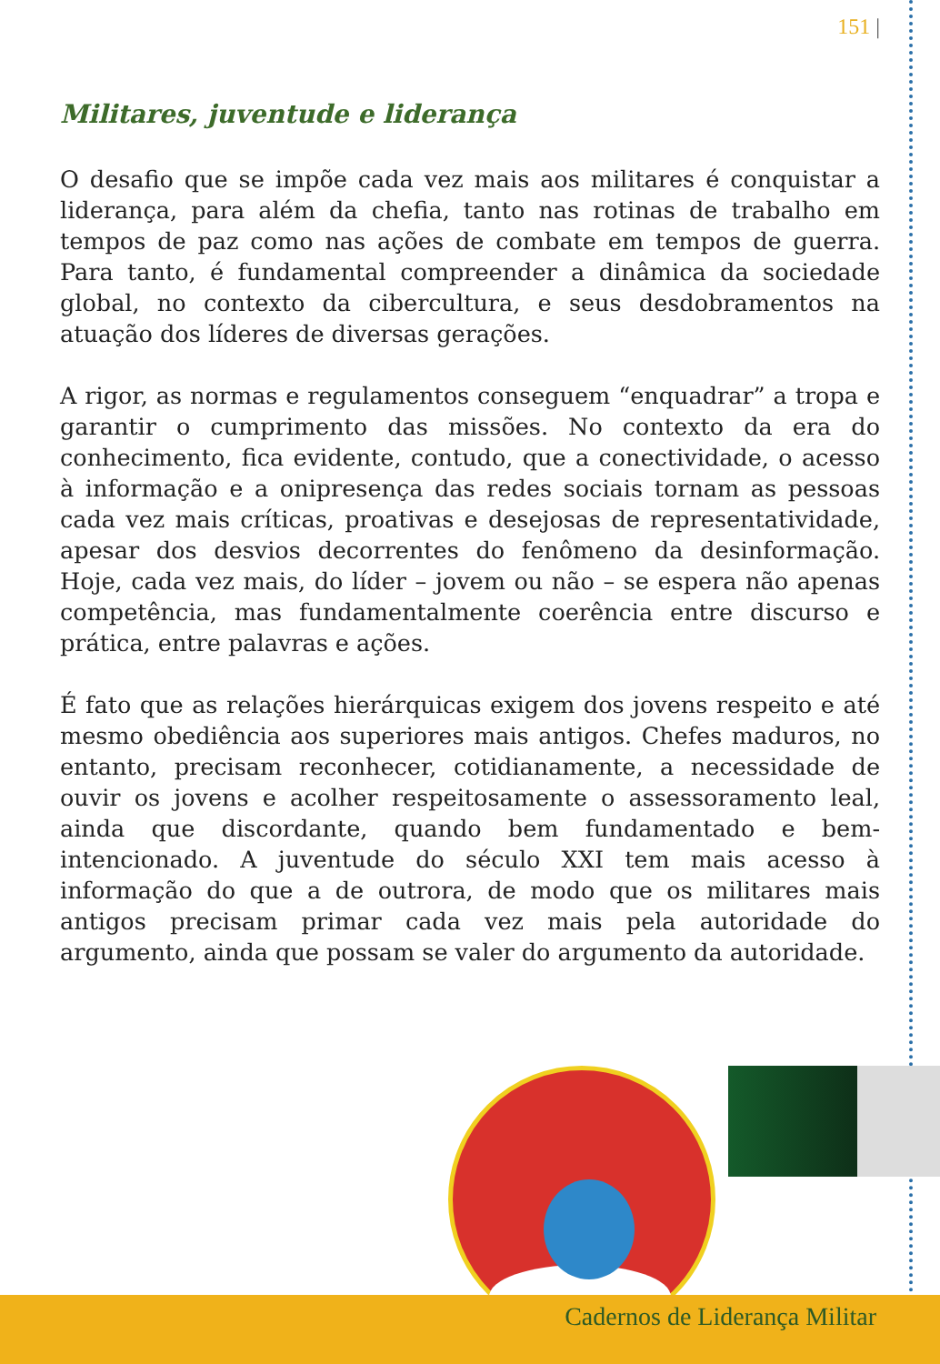151 |
Militares, juventude e liderança
O desafio que se impõe cada vez mais aos militares é conquistar a liderança, para além da chefia, tanto nas rotinas de trabalho em tempos de paz como nas ações de combate em tempos de guerra. Para tanto, é fundamental compreender a dinâmica da sociedade global, no contexto da cibercultura, e seus desdobramentos na atuação dos líderes de diversas gerações.
A rigor, as normas e regulamentos conseguem “enquadrar” a tropa e garantir o cumprimento das missões. No contexto da era do conhecimento, fica evidente, contudo, que a conectividade, o acesso à informação e a onipresença das redes sociais tornam as pessoas cada vez mais críticas, proativas e desejosas de representatividade, apesar dos desvios decorrentes do fenômeno da desinformação. Hoje, cada vez mais, do líder – jovem ou não – se espera não apenas competência, mas fundamentalmente coerência entre discurso e prática, entre palavras e ações.
É fato que as relações hierárquicas exigem dos jovens respeito e até mesmo obediência aos superiores mais antigos. Chefes maduros, no entanto, precisam reconhecer, cotidianamente, a necessidade de ouvir os jovens e acolher respeitosamente o assessoramento leal, ainda que discordante, quando bem fundamentado e bem-intencionado. A juventude do século XXI tem mais acesso à informação do que a de outrora, de modo que os militares mais antigos precisam primar cada vez mais pela autoridade do argumento, ainda que possam se valer do argumento da autoridade.
Cadernos de Liderança Militar